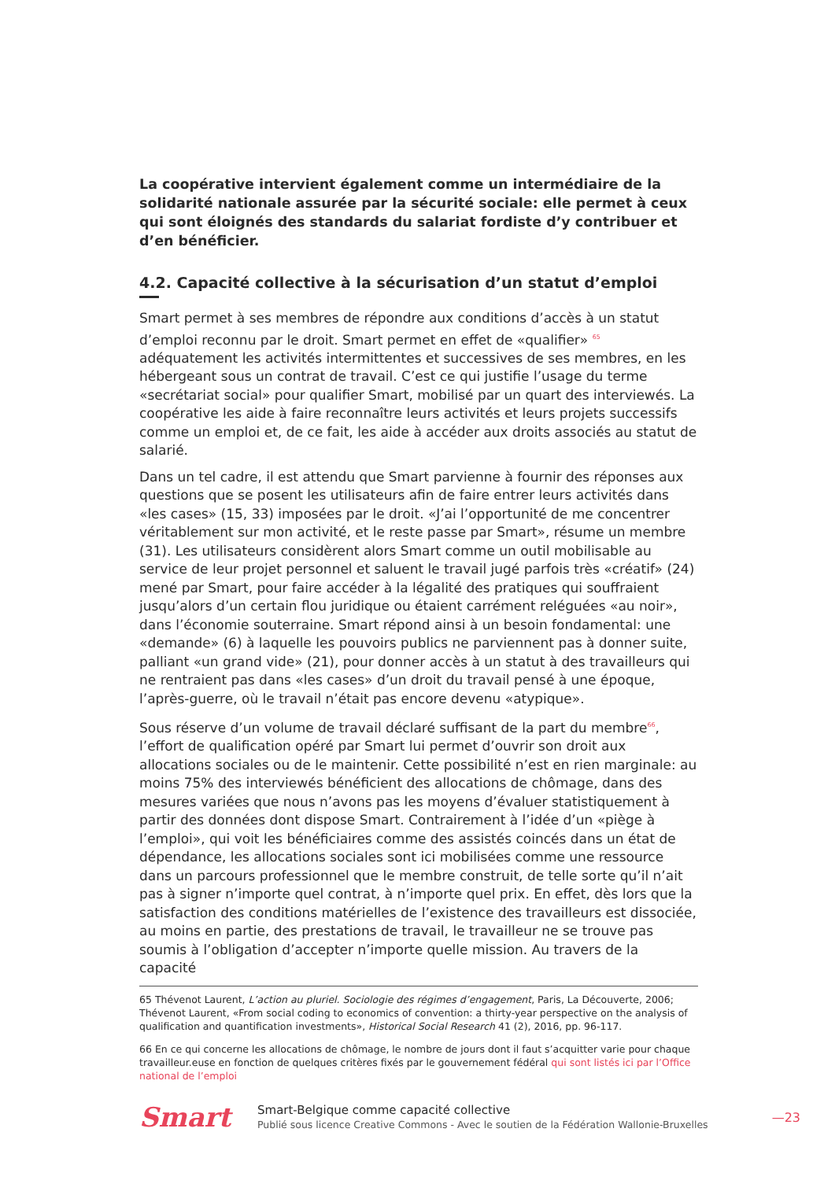La coopérative intervient également comme un intermédiaire de la solidarité nationale assurée par la sécurité sociale: elle permet à ceux qui sont éloignés des standards du salariat fordiste d’y contribuer et d’en bénéficier.
4.2. Capacité collective à la sécurisation d’un statut d’emploi
Smart permet à ses membres de répondre aux conditions d’accès à un statut d’emploi reconnu par le droit. Smart permet en effet de «qualifier» <sup>65</sup> adéquatement les activités intermittentes et successives de ses membres, en les hébergeant sous un contrat de travail. C’est ce qui justifie l’usage du terme «secrétariat social» pour qualifier Smart, mobilisé par un quart des interviewés. La coopérative les aide à faire reconnaître leurs activités et leurs projets successifs comme un emploi et, de ce fait, les aide à accéder aux droits associés au statut de salarié.
Dans un tel cadre, il est attendu que Smart parvienne à fournir des réponses aux questions que se posent les utilisateurs afin de faire entrer leurs activités dans «les cases» (15, 33) imposées par le droit. «J’ai l’opportunité de me concentrer véritablement sur mon activité, et le reste passe par Smart», résume un membre (31). Les utilisateurs considèrent alors Smart comme un outil mobilisable au service de leur projet personnel et saluent le travail jugé parfois très «créatif» (24) mené par Smart, pour faire accéder à la légalité des pratiques qui souffraient jusqu’alors d’un certain flou juridique ou étaient carrément reléguées «au noir», dans l’économie souterraine. Smart répond ainsi à un besoin fondamental: une «demande» (6) à laquelle les pouvoirs publics ne parviennent pas à donner suite, palliant «un grand vide» (21), pour donner accès à un statut à des travailleurs qui ne rentraient pas dans «les cases» d’un droit du travail pensé à une époque, l’après-guerre, où le travail n’était pas encore devenu «atypique».
Sous réserve d’un volume de travail déclaré suffisant de la part du membre<sup>66</sup>, l’effort de qualification opéré par Smart lui permet d’ouvrir son droit aux allocations sociales ou de le maintenir. Cette possibilité n’est en rien marginale: au moins 75% des interviewés bénéficient des allocations de chômage, dans des mesures variées que nous n’avons pas les moyens d’évaluer statistiquement à partir des données dont dispose Smart. Contrairement à l’idée d’un «piège à l’emploi», qui voit les bénéficiaires comme des assistés coincés dans un état de dépendance, les allocations sociales sont ici mobilisées comme une ressource dans un parcours professionnel que le membre construit, de telle sorte qu’il n’ait pas à signer n’importe quel contrat, à n’importe quel prix. En effet, dès lors que la satisfaction des conditions matérielles de l’existence des travailleurs est dissociée, au moins en partie, des prestations de travail, le travailleur ne se trouve pas soumis à l’obligation d’accepter n’importe quelle mission. Au travers de la capacité
65 Thévenot Laurent, L’action au pluriel. Sociologie des régimes d’engagement, Paris, La Découverte, 2006; Thévenot Laurent, «From social coding to economics of convention: a thirty-year perspective on the analysis of qualification and quantification investments», Historical Social Research 41 (2), 2016, pp. 96-117.
66 En ce qui concerne les allocations de chômage, le nombre de jours dont il faut s’acquitter varie pour chaque travailleur.euse en fonction de quelques critères fixés par le gouvernement fédéral qui sont listés ici par l’Office national de l’emploi
Smart
Smart-Belgique comme capacité collective
Publié sous licence Creative Commons - Avec le soutien de la Fédération Wallonie-Bruxelles
—23